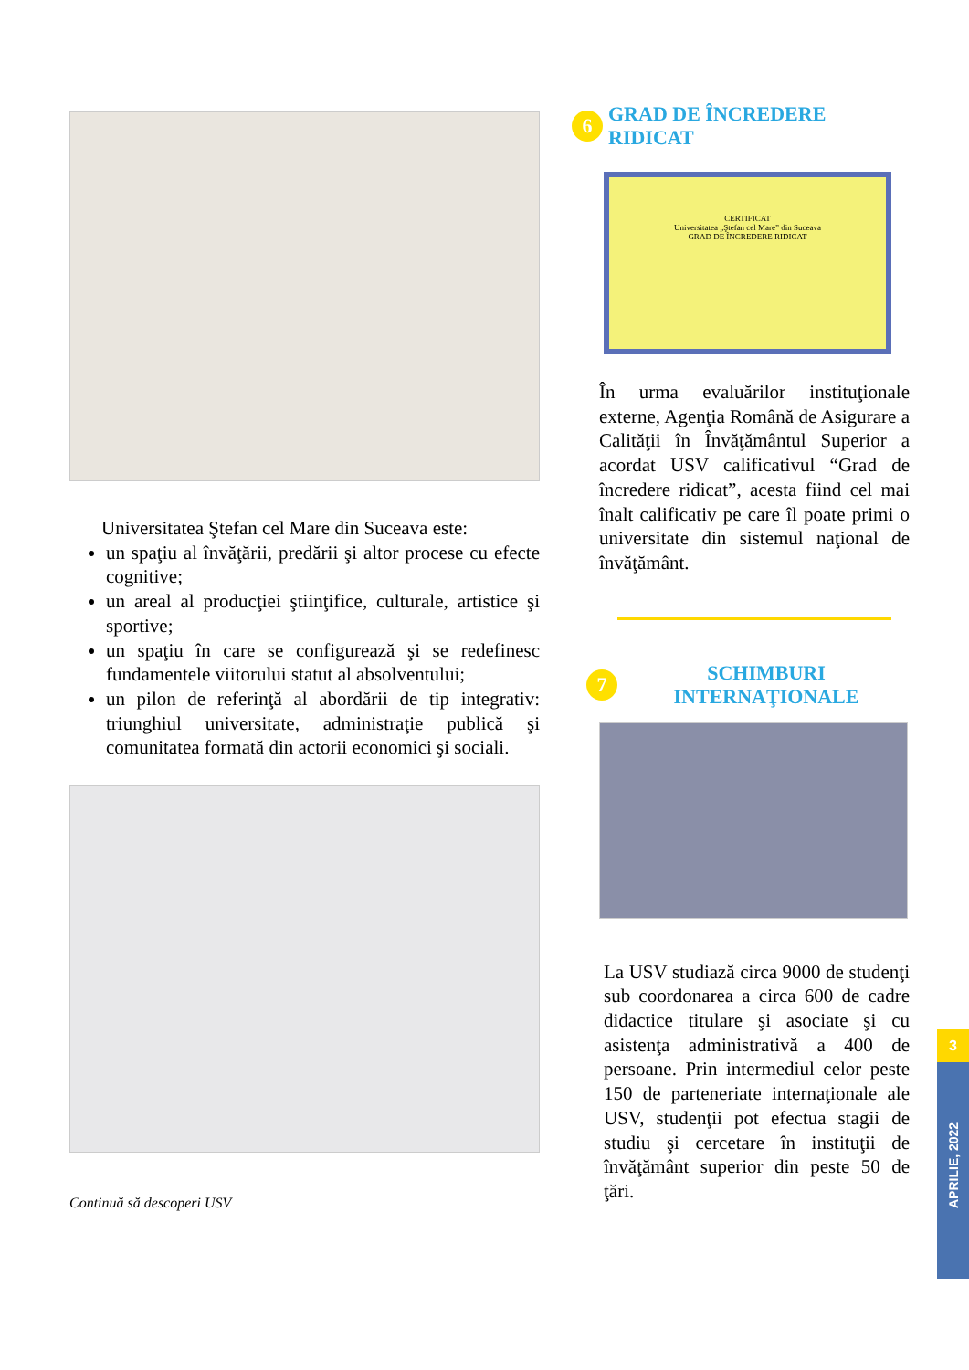Universitatea Ştefan cel Mare din Suceava este:
un spaţiu al învăţării, predării şi altor procese cu efecte cognitive;
un areal al producţiei ştiinţifice, culturale, artistice şi sportive;
un spaţiu în care se configurează şi se redefinesc fundamentele viitorului statut al absolventului;
un pilon de referinţă al abordării de tip integrativ: triunghiul universitate, administraţie publică şi comunitatea formată din actorii economici şi sociali.
Continuă să descoperi USV
6 GRAD DE ÎNCREDERE RIDICAT
CERTIFICAT
Universitatea „Ştefan cel Mare” din Suceava
GRAD DE ÎNCREDERE RIDICAT
În urma evaluărilor instituţionale externe, Agenţia Română de Asigurare a Calităţii în Învăţământul Superior a acordat USV calificativul “Grad de încredere ridicat”, acesta fiind cel mai înalt calificativ pe care îl poate primi o universitate din sistemul naţional de învăţământ.
7 SCHIMBURI INTERNAŢIONALE
La USV studiază circa 9000 de studenţi sub coordonarea a circa 600 de cadre didactice titulare şi asociate şi cu asistenţa administrativă a 400 de persoane. Prin intermediul celor peste 150 de parteneriate internaţionale ale USV, studenţii pot efectua stagii de studiu şi cercetare în instituţii de învăţământ superior din peste 50 de ţări.
3
APRILIE, 2022